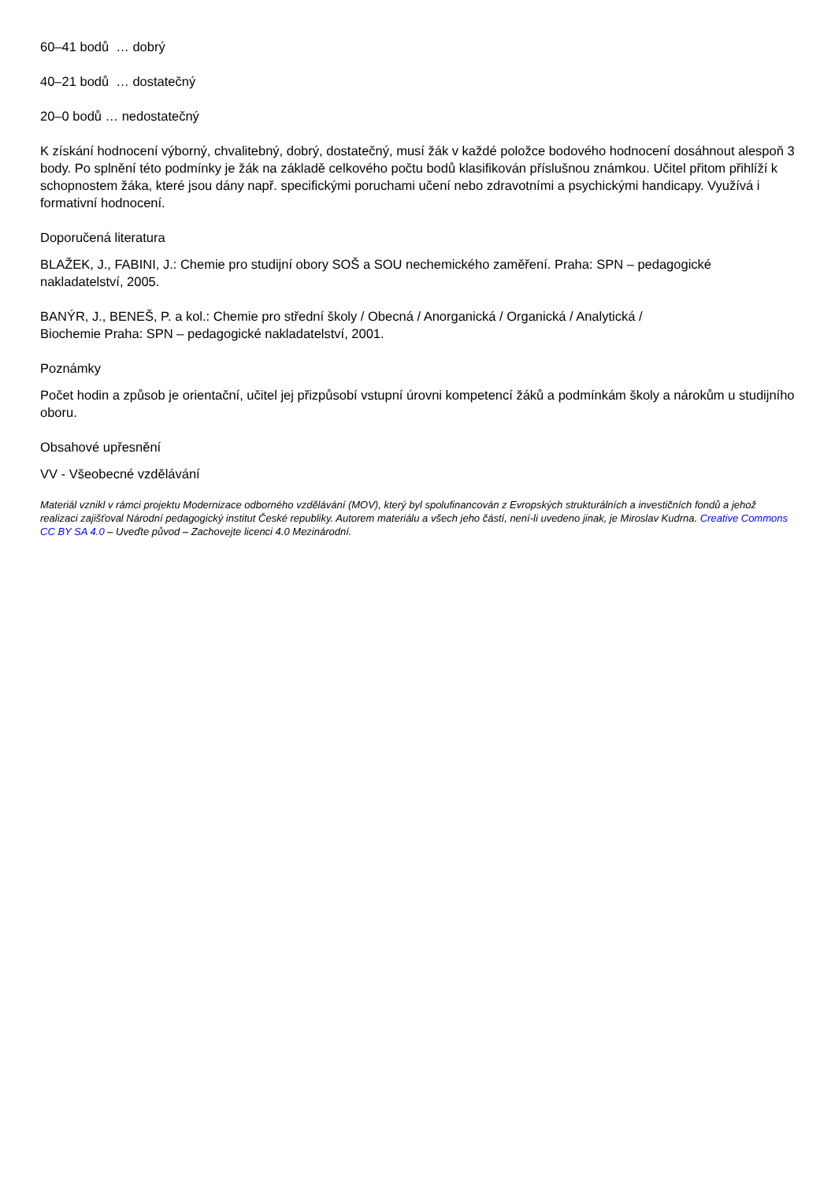60–41 bodů … dobrý
40–21 bodů … dostatečný
20–0 bodů … nedostatečný
K získání hodnocení výborný, chvalitebný, dobrý, dostatečný, musí žák v každé položce bodového hodnocení dosáhnout alespoň 3 body. Po splnění této podmínky je žák na základě celkového počtu bodů klasifikován příslušnou známkou. Učitel přitom přihlíží k schopnostem žáka, které jsou dány např. specifickými poruchami učení nebo zdravotními a psychickými handicapy. Využívá i formativní hodnocení.
Doporučená literatura
BLAŽEK, J., FABINI, J.: Chemie pro studijní obory SOŠ a SOU nechemického zaměření. Praha: SPN – pedagogické nakladatelství, 2005.
BANÝR, J., BENEŠ, P. a kol.: Chemie pro střední školy / Obecná / Anorganická / Organická / Analytická /
Biochemie Praha: SPN – pedagogické nakladatelství, 2001.
Poznámky
Počet hodin a způsob je orientační, učitel jej přizpůsobí vstupní úrovni kompetencí žáků a podmínkám školy a nárokům u studijního oboru.
Obsahové upřesnění
VV - Všeobecné vzdělávání
Materiál vznikl v rámci projektu Modernizace odborného vzdělávání (MOV), který byl spolufinancován z Evropských strukturálních a investičních fondů a jehož realizaci zajišťoval Národní pedagogický institut České republiky. Autorem materiálu a všech jeho částí, není-li uvedeno jinak, je Miroslav Kudrna. Creative Commons CC BY SA 4.0 – Uveďte původ – Zachovejte licenci 4.0 Mezinárodní.